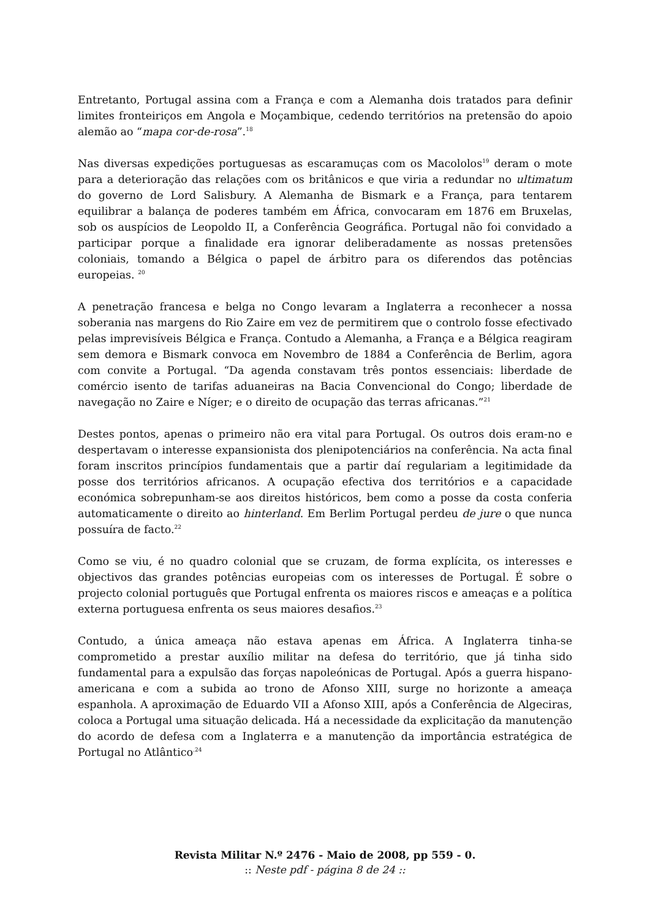Entretanto, Portugal assina com a França e com a Alemanha dois tratados para definir limites fronteiriços em Angola e Moçambique, cedendo territórios na pretensão do apoio alemão ao “mapa cor-de-rosa”.<sup>18</sup>
Nas diversas expedições portuguesas as escaramuças com os Macololos<sup>19</sup> deram o mote para a deterioração das relações com os britânicos e que viria a redundar no ultimatum do governo de Lord Salisbury. A Alemanha de Bismark e a França, para tentarem equilibrar a balança de poderes também em África, convocaram em 1876 em Bruxelas, sob os auspícios de Leopoldo II, a Conferência Geográfica. Portugal não foi convidado a participar porque a finalidade era ignorar deliberadamente as nossas pretensões coloniais, tomando a Bélgica o papel de árbitro para os diferendos das potências europeias. <sup>20</sup>
A penetração francesa e belga no Congo levaram a Inglaterra a reconhecer a nossa soberania nas margens do Rio Zaire em vez de permitirem que o controlo fosse efectivado pelas imprevisíveis Bélgica e França. Contudo a Alemanha, a França e a Bélgica reagiram sem demora e Bismark convoca em Novembro de 1884 a Conferência de Berlim, agora com convite a Portugal. “Da agenda constavam três pontos essenciais: liberdade de comércio isento de tarifas aduaneiras na Bacia Convencional do Congo; liberdade de navegação no Zaire e Níger; e o direito de ocupação das terras africanas.”<sup>21</sup>
Destes pontos, apenas o primeiro não era vital para Portugal. Os outros dois eram-no e despertavam o interesse expansionista dos plenipotenciários na conferência. Na acta final foram inscritos princípios fundamentais que a partir daí regulariam a legitimidade da posse dos territórios africanos. A ocupação efectiva dos territórios e a capacidade económica sobrepunham-se aos direitos históricos, bem como a posse da costa conferia automaticamente o direito ao hinterland. Em Berlim Portugal perdeu de jure o que nunca possuíra de facto.<sup>22</sup>
Como se viu, é no quadro colonial que se cruzam, de forma explícita, os interesses e objectivos das grandes potências europeias com os interesses de Portugal. É sobre o projecto colonial português que Portugal enfrenta os maiores riscos e ameaças e a política externa portuguesa enfrenta os seus maiores desafios.<sup>23</sup>
Contudo, a única ameaça não estava apenas em África. A Inglaterra tinha-se comprometido a prestar auxílio militar na defesa do território, que já tinha sido fundamental para a expulsão das forças napoleónicas de Portugal. Após a guerra hispano-americana e com a subida ao trono de Afonso XIII, surge no horizonte a ameaça espanhola. A aproximação de Eduardo VII a Afonso XIII, após a Conferência de Algeciras, coloca a Portugal uma situação delicada. Há a necessidade da explicitação da manutenção do acordo de defesa com a Inglaterra e a manutenção da importância estratégica de Portugal no Atlântico<sup>.24</sup>
Revista Militar N.º 2476 - Maio de 2008, pp 559 - 0.
:: Neste pdf - página 8 de 24 ::